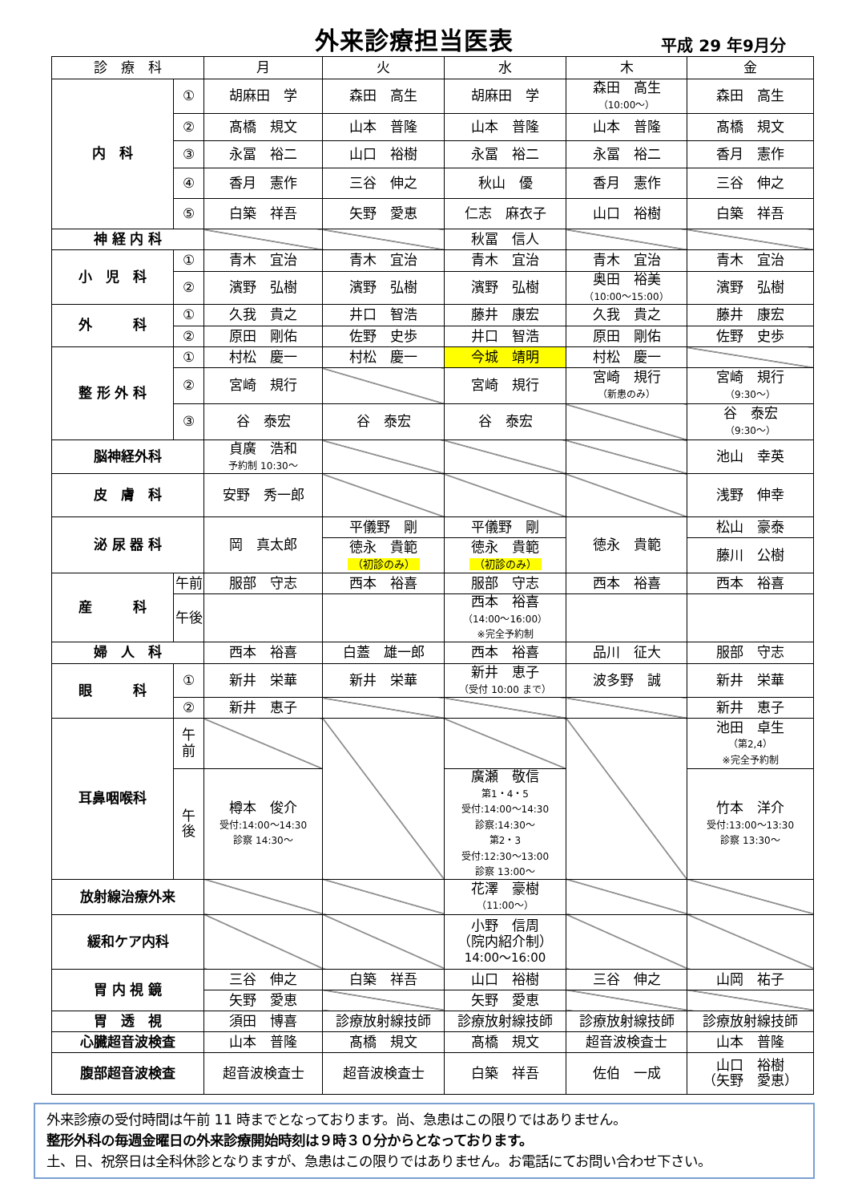外来診療担当医表
平成 29 年9月分
| 診 療 科 | | 月 | 火 | 水 | 木 | 金 |
| --- | --- | --- | --- | --- | --- | --- |
| 内 科 | ① | 胡麻田 学 | 森田 高生 | 胡麻田 学 | 森田 高生 （10:00～） | 森田 高生 |
| | ② | 髙橋 規文 | 山本 普隆 | 山本 普隆 | 山本 普隆 | 髙橋 規文 |
| | ③ | 永冨 裕二 | 山口 裕樹 | 永冨 裕二 | 永冨 裕二 | 香月 憲作 |
| | ④ | 香月 憲作 | 三谷 伸之 | 秋山 優 | 香月 憲作 | 三谷 伸之 |
| | ⑤ | 白築 祥吾 | 矢野 愛恵 | 仁志 麻衣子 | 山口 裕樹 | 白築 祥吾 |
| 神 経 内 科 | | | | 秋冨 信人 | | |
| 小 児 科 | ① | 青木 宜治 | 青木 宜治 | 青木 宜治 | 青木 宜治 | 青木 宜治 |
| | ② | 濱野 弘樹 | 濱野 弘樹 | 濱野 弘樹 | 奥田 裕美 （10:00～15:00） | 濱野 弘樹 |
| 外 科 | ① | 久我 貴之 | 井口 智浩 | 藤井 康宏 | 久我 貴之 | 藤井 康宏 |
| | ② | 原田 剛佑 | 佐野 史歩 | 井口 智浩 | 原田 剛佑 | 佐野 史歩 |
| 整 形 外 科 | ① | 村松 慶一 | 村松 慶一 | 今城 靖明 | 村松 慶一 | |
| | ② | 宮崎 規行 | | 宮崎 規行 | 宮崎 規行 （新患のみ） | 宮崎 規行 （9:30～） |
| | ③ | 谷 泰宏 | 谷 泰宏 | 谷 泰宏 | | 谷 泰宏 （9:30～） |
| 脳神経外科 | | 貞廣 浩和 予約制 10:30～ | | | | 池山 幸英 |
| 皮 膚 科 | | 安野 秀一郎 | | | | 浅野 伸幸 |
| 泌 尿 器 科 | | 岡 真太郎 | 平儀野 剛 | 平儀野 剛 | 徳永 貴範 | 松山 豪泰 |
| | | | 徳永 貴範 （初診のみ） | 徳永 貴範 （初診のみ） | | 藤川 公樹 |
| 産 科 | 午前 | 服部 守志 | 西本 裕喜 | 服部 守志 | 西本 裕喜 | 西本 裕喜 |
| | 午後 | | | 西本 裕喜 （14:00～16:00） ※完全予約制 | | |
| 婦 人 科 | | 西本 裕喜 | 白蓋 雄一郎 | 西本 裕喜 | 品川 征大 | 服部 守志 |
| 眼 科 | ① | 新井 栄華 | 新井 栄華 | 新井 恵子 （受付 10:00 まで） | 波多野 誠 | 新井 栄華 |
| | ② | 新井 恵子 | | | | 新井 恵子 |
| 耳鼻咽喉科 | 午 前 | | | | | 池田 卓生 （第2,4） ※完全予約制 |
| | 午 後 | 樽本 俊介 受付:14:00～14:30 診察 14:30～ | | 廣瀬 敬信 第1・4・5 受付:14:00～14:30 診察:14:30～ 第2・3 受付:12:30～13:00 診察 13:00～ | | 竹本 洋介 受付:13:00～13:30 診察 13:30～ |
| 放射線治療外来 | | | | 花澤 豪樹 （11:00～） | | |
| 緩和ケア内科 | | | | 小野 信周 （院内紹介制） 14:00～16:00 | | |
| 胃 内 視 鏡 | | 三谷 伸之 | 白築 祥吾 | 山口 裕樹 | 三谷 伸之 | 山岡 祐子 |
| | | 矢野 愛恵 | | 矢野 愛恵 | | |
| 胃 透 視 | | 須田 博喜 | 診療放射線技師 | 診療放射線技師 | 診療放射線技師 | 診療放射線技師 |
| 心臓超音波検査 | | 山本 普隆 | 髙橋 規文 | 髙橋 規文 | 超音波検査士 | 山本 普隆 |
| 腹部超音波検査 | | 超音波検査士 | 超音波検査士 | 白築 祥吾 | 佐伯 一成 | 山口 裕樹 （矢野 愛恵） |
外来診療の受付時間は午前 11 時までとなっております。尚、急患はこの限りではありません。
整形外科の毎週金曜日の外来診療開始時刻は９時３０分からとなっております。
土、日、祝祭日は全科休診となりますが、急患はこの限りではありません。お電話にてお問い合わせ下さい。